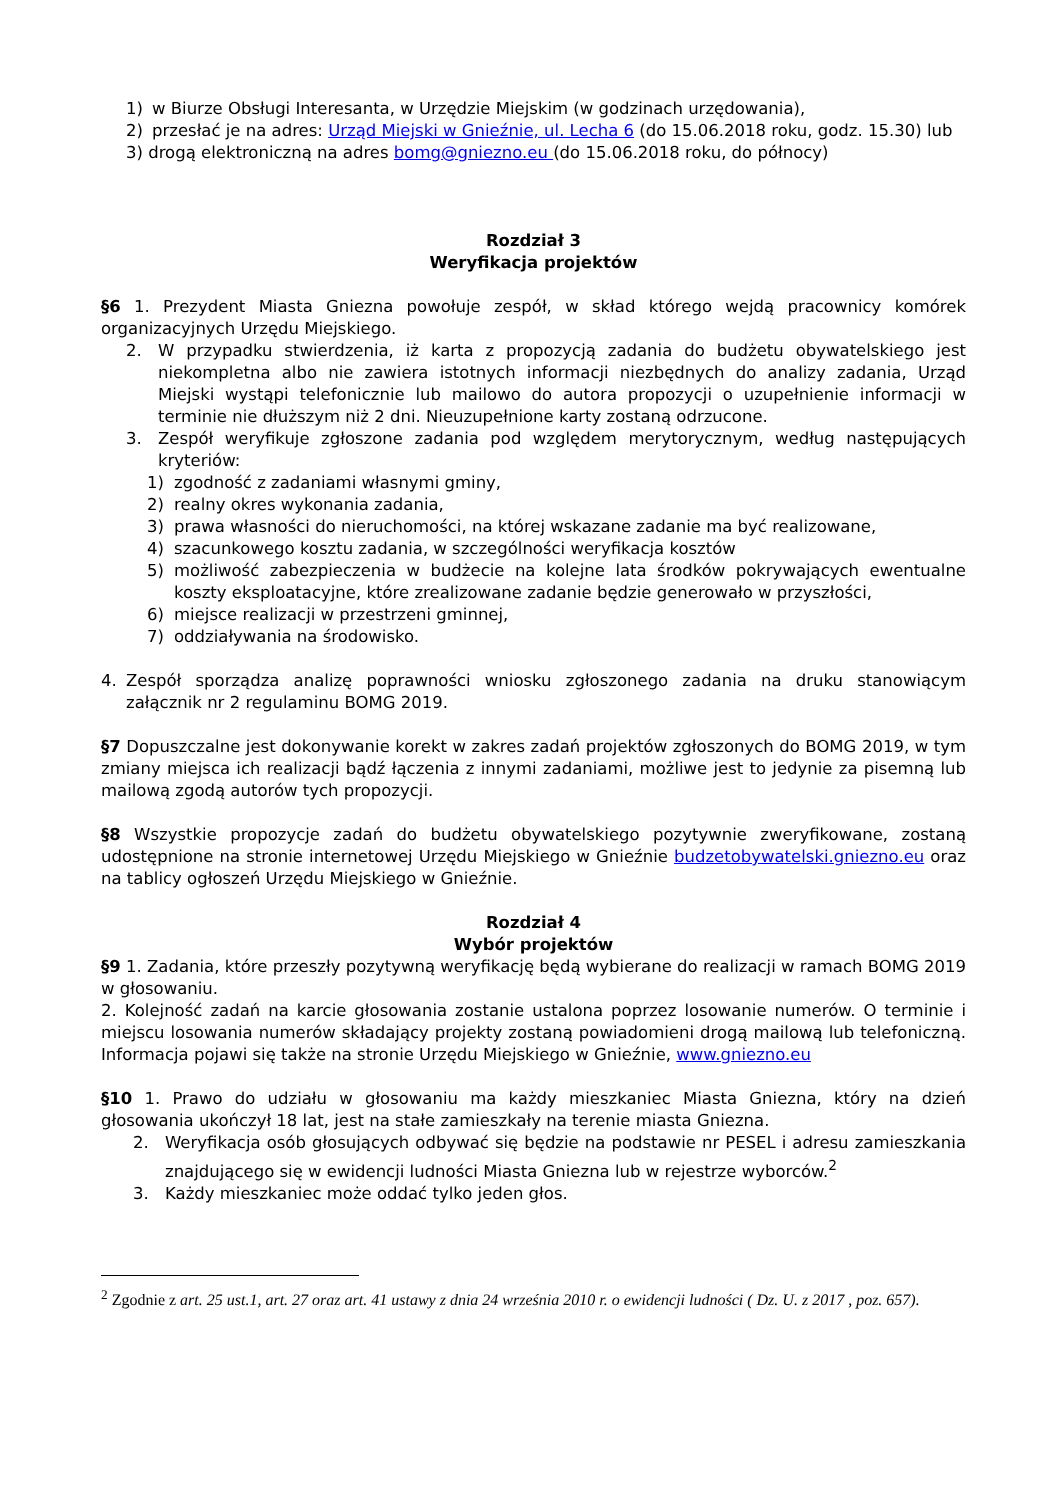1) w Biurze Obsługi Interesanta, w Urzędzie Miejskim (w godzinach urzędowania),
2) przesłać je na adres: Urząd Miejski w Gnieźnie, ul. Lecha 6 (do 15.06.2018 roku, godz. 15.30) lub
3) drogą elektroniczną na adres bomg@gniezno.eu (do 15.06.2018 roku, do północy)
Rozdział 3
Weryfikacja projektów
§6 1. Prezydent Miasta Gniezna powołuje zespół, w skład którego wejdą pracownicy komórek organizacyjnych Urzędu Miejskiego.
2. W przypadku stwierdzenia, iż karta z propozycją zadania do budżetu obywatelskiego jest niekompletna albo nie zawiera istotnych informacji niezbędnych do analizy zadania, Urząd Miejski wystąpi telefonicznie lub mailowo do autora propozycji o uzupełnienie informacji w terminie nie dłuższym niż 2 dni. Nieuzupełnione karty zostaną odrzucone.
3. Zespół weryfikuje zgłoszone zadania pod względem merytorycznym, według następujących kryteriów:
1) zgodność z zadaniami własnymi gminy,
2) realny okres wykonania zadania,
3) prawa własności do nieruchomości, na której wskazane zadanie ma być realizowane,
4) szacunkowego kosztu zadania, w szczególności weryfikacja kosztów
5) możliwość zabezpieczenia w budżecie na kolejne lata środków pokrywających ewentualne koszty eksploatacyjne, które zrealizowane zadanie będzie generowało w przyszłości,
6) miejsce realizacji w przestrzeni gminnej,
7) oddziaływania na środowisko.
4. Zespół sporządza analizę poprawności wniosku zgłoszonego zadania na druku stanowiącym załącznik nr 2 regulaminu BOMG 2019.
§7 Dopuszczalne jest dokonywanie korekt w zakres zadań projektów zgłoszonych do BOMG 2019, w tym zmiany miejsca ich realizacji bądź łączenia z innymi zadaniami, możliwe jest to jedynie za pisemną lub mailową zgodą autorów tych propozycji.
§8 Wszystkie propozycje zadań do budżetu obywatelskiego pozytywnie zweryfikowane, zostaną udostępnione na stronie internetowej Urzędu Miejskiego w Gnieźnie budzetobywatelski.gniezno.eu oraz na tablicy ogłoszeń Urzędu Miejskiego w Gnieźnie.
Rozdział 4
Wybór projektów
§9 1. Zadania, które przeszły pozytywną weryfikację będą wybierane do realizacji w ramach BOMG 2019 w głosowaniu.
2. Kolejność zadań na karcie głosowania zostanie ustalona poprzez losowanie numerów. O terminie i miejscu losowania numerów składający projekty zostaną powiadomieni drogą mailową lub telefoniczną. Informacja pojawi się także na stronie Urzędu Miejskiego w Gnieźnie, www.gniezno.eu
§10 1. Prawo do udziału w głosowaniu ma każdy mieszkaniec Miasta Gniezna, który na dzień głosowania ukończył 18 lat, jest na stałe zamieszkały na terenie miasta Gniezna.
2. Weryfikacja osób głosujących odbywać się będzie na podstawie nr PESEL i adresu zamieszkania znajdującego się w ewidencji ludności Miasta Gniezna lub w rejestrze wyborców.<sup>2</sup>
3. Każdy mieszkaniec może oddać tylko jeden głos.
<sup>2</sup> Zgodnie z art. 25 ust.1, art. 27 oraz art. 41 ustawy z dnia 24 września 2010 r. o ewidencji ludności ( Dz. U. z 2017 , poz. 657).